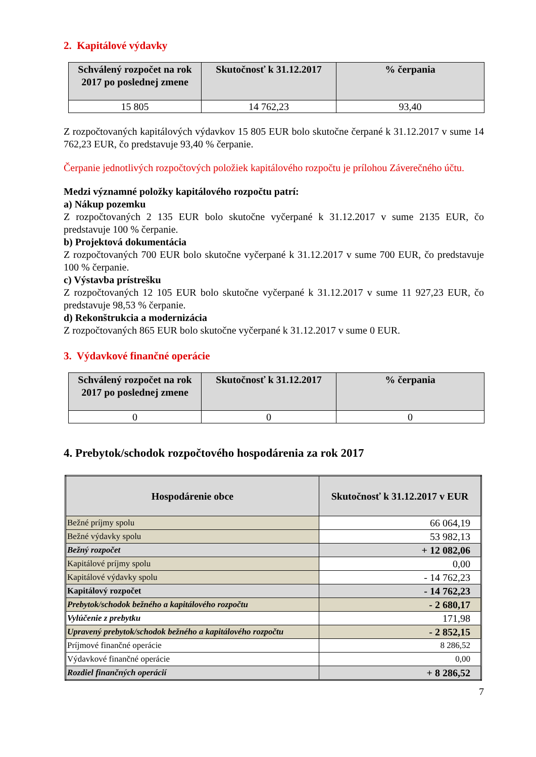2. Kapitálové výdavky
| Schválený rozpočet na rok 2017 po poslednej zmene | Skutočnosť k 31.12.2017 | % čerpania |
| --- | --- | --- |
| 15 805 | 14 762,23 | 93,40 |
Z rozpočtovaných kapitálových výdavkov 15 805 EUR bolo skutočne čerpané k 31.12.2017 v sume 14 762,23 EUR, čo predstavuje 93,40 % čerpanie.
Čerpanie jednotlivých rozpočtových položiek kapitálového rozpočtu je prílohou Záverečného účtu.
Medzi významné položky kapitálového rozpočtu patrí:
a) Nákup pozemku
Z rozpočtovaných 2 135 EUR bolo skutočne vyčerpané k 31.12.2017 v sume 2135 EUR, čo predstavuje 100 % čerpanie.
b) Projektová dokumentácia
Z rozpočtovaných 700 EUR bolo skutočne vyčerpané k 31.12.2017 v sume 700 EUR, čo predstavuje 100 % čerpanie.
c) Výstavba prístrešku
Z rozpočtovaných 12 105 EUR bolo skutočne vyčerpané k 31.12.2017 v sume 11 927,23 EUR, čo predstavuje 98,53 % čerpanie.
d) Rekonštrukcia a modernizácia
Z rozpočtovaných 865 EUR bolo skutočne vyčerpané k 31.12.2017 v sume 0 EUR.
3. Výdavkové finančné operácie
| Schválený rozpočet na rok 2017 po poslednej zmene | Skutočnosť k 31.12.2017 | % čerpania |
| --- | --- | --- |
| 0 | 0 | 0 |
4. Prebytok/schodok rozpočtového hospodárenia za rok 2017
| Hospodárenie obce | Skutočnosť k 31.12.2017 v EUR |
| --- | --- |
| Bežné príjmy spolu | 66 064,19 |
| Bežné výdavky spolu | 53 982,13 |
| Bežný rozpočet | + 12 082,06 |
| Kapitálové príjmy spolu | 0,00 |
| Kapitálové výdavky spolu | - 14 762,23 |
| Kapitálový rozpočet | - 14 762,23 |
| Prebytok/schodok bežného a kapitálového rozpočtu | - 2 680,17 |
| Vylúčenie z prebytku | 171,98 |
| Upravený prebytok/schodok bežného a kapitálového rozpočtu | - 2 852,15 |
| Príjmové finančné operácie | 8 286,52 |
| Výdavkové finančné operácie | 0,00 |
| Rozdiel finančných operácií | + 8 286,52 |
7